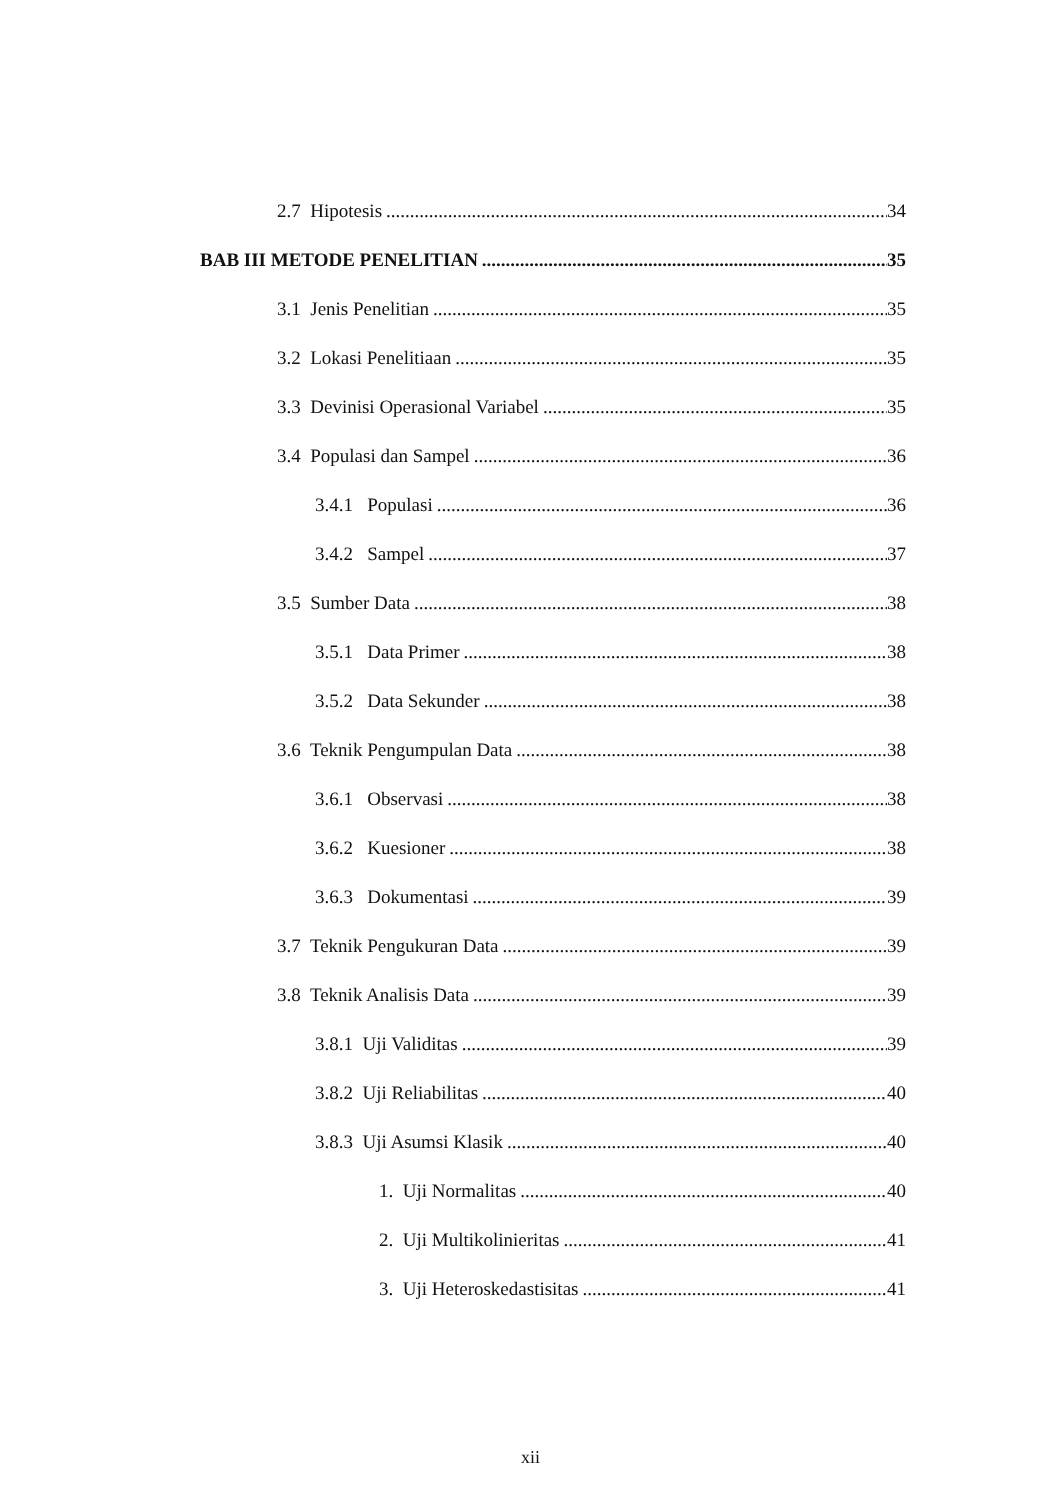2.7 Hipotesis 34
BAB III METODE PENELITIAN 35
3.1 Jenis Penelitian 35
3.2 Lokasi Penelitiaan 35
3.3 Devinisi Operasional Variabel 35
3.4 Populasi dan Sampel 36
3.4.1 Populasi 36
3.4.2 Sampel 37
3.5 Sumber Data 38
3.5.1 Data Primer 38
3.5.2 Data Sekunder 38
3.6 Teknik Pengumpulan Data 38
3.6.1 Observasi 38
3.6.2 Kuesioner 38
3.6.3 Dokumentasi 39
3.7 Teknik Pengukuran Data 39
3.8 Teknik Analisis Data 39
3.8.1 Uji Validitas 39
3.8.2 Uji Reliabilitas 40
3.8.3 Uji Asumsi Klasik 40
1. Uji Normalitas 40
2. Uji Multikolinieritas 41
3. Uji Heteroskedastisitas 41
xii